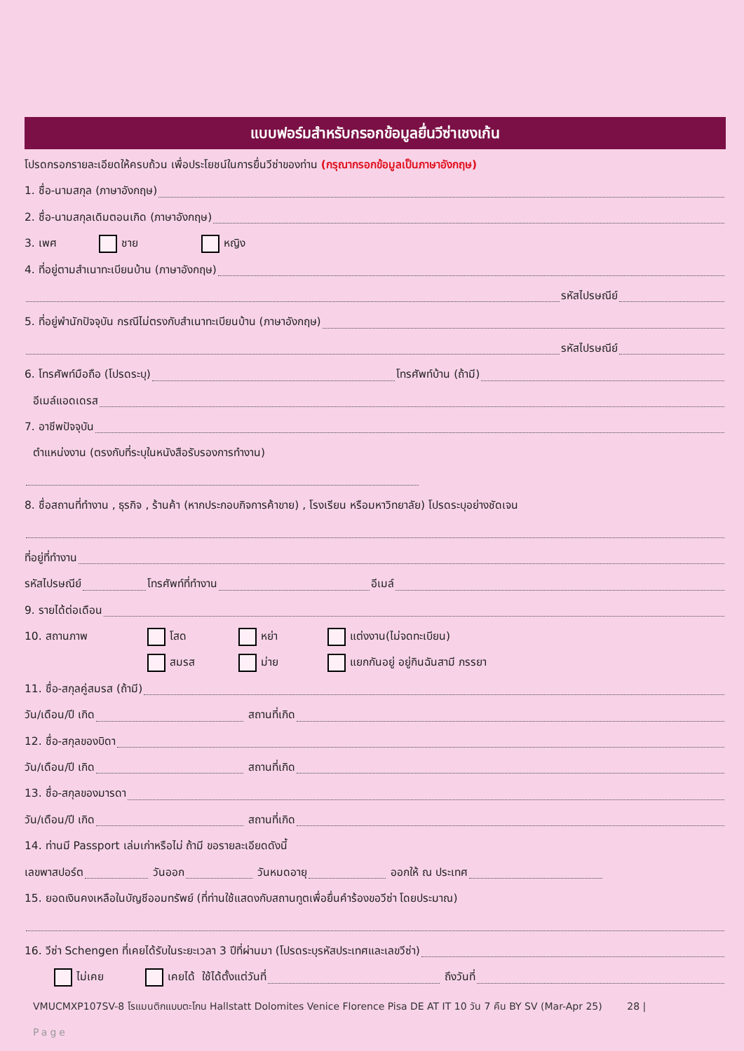แบบฟอร์มสำหรับกรอกข้อมูลยื่นวีซ่าเชงเก้น
โปรดกรอกรายละเอียดให้ครบถ้วน เพื่อประโยชน์ในการยื่นวีซ่าของท่าน (กรุณากรอกข้อมูลเป็นภาษาอังกฤษ)
1. ชื่อ-นามสกุล (ภาษาอังกฤษ)
2. ชื่อ-นามสกุลเดิมตอนเกิด (ภาษาอังกฤษ)
3. เพศ ชาย หญิง
4. ที่อยู่ตามสำเนาทะเบียนบ้าน (ภาษาอังกฤษ)
รหัสไปรษณีย์
5. ที่อยู่พำนักปัจจุบัน กรณีไม่ตรงกับสำเนาทะเบียนบ้าน (ภาษาอังกฤษ)
รหัสไปรษณีย์
6. โทรศัพท์มือถือ (โปรดระบุ) โทรศัพท์บ้าน (ถ้ามี)
อีเมล์แอดเดรส
7. อาชีพปัจจุบัน
ตำแหน่งงาน (ตรงกับที่ระบุในหนังสือรับรองการทำงาน)
8. ชื่อสถานที่ทำงาน , ธุรกิจ , ร้านค้า (หากประกอบกิจการค้าขาย) , โรงเรียน หรือมหาวิทยาลัย) โปรดระบุอย่างชัดเจน
ที่อยู่ที่ทำงาน
รหัสไปรษณีย์ โทรศัพท์ที่ทำงาน อีเมล์
9. รายได้ต่อเดือน
10. สถานภาพ โสด หย่า แต่งงาน(ไม่จดทะเบียน)
สมรส ม่าย แยกกันอยู่ อยู่กินฉันสามี ภรรยา
11. ชื่อ-สกุลคู่สมรส (ถ้ามี)
วัน/เดือน/ปี เกิด สถานที่เกิด
12. ชื่อ-สกุลของบิดา
วัน/เดือน/ปี เกิด สถานที่เกิด
13. ชื่อ-สกุลของมารดา
วัน/เดือน/ปี เกิด สถานที่เกิด
14. ท่านมี Passport เล่มเก่าหรือไม่ ถ้ามี ขอรายละเอียดดังนี้
เลขพาสปอร์ต วันออก วันหมดอายุ ออกให้ ณ ประเทศ
15. ยอดเงินคงเหลือในบัญชีออมทรัพย์ (ที่ท่านใช้แสดงกับสถานทูตเพื่อยื่นคำร้องขอวีซ่า โดยประมาณ)
16. วีซ่า Schengen ที่เคยได้รับในระยะเวลา 3 ปีที่ผ่านมา (โปรดระบุรหัสประเทศและเลขวีซ่า)
ไม่เคย เคยได้ ใช้ได้ตั้งแต่วันที่ ถึงวันที่
VMUCMXP107SV-8 โรแมนติกแบบตะโกน Hallstatt Dolomites Venice Florence Pisa DE AT IT 10 วัน 7 คืน BY SV (Mar-Apr 25) 28 |
Page